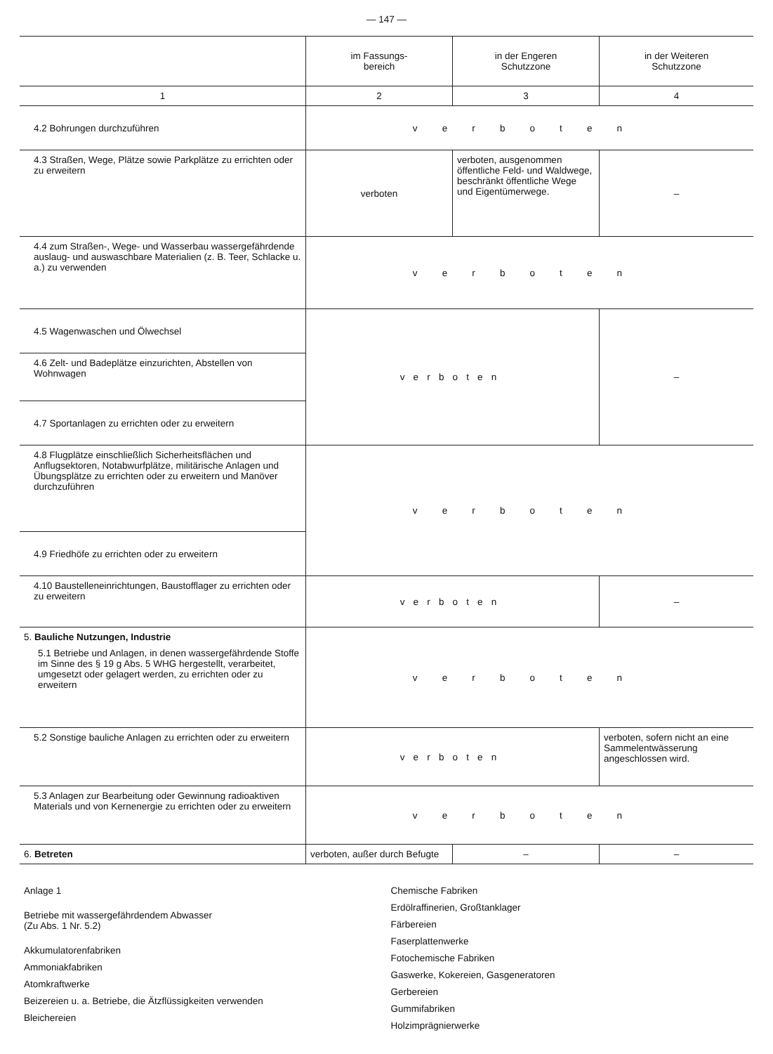— 147 —
| | im Fassungs- bereich | in der Engeren Schutzzone | in der Weiteren Schutzzone |
| --- | --- | --- | --- |
| 1 | 2 | 3 | 4 |
| 4.2 Bohrungen durchzuführen | verboten | | |
| 4.3 Straßen, Wege, Plätze sowie Parkplätze zu errichten oder zu erweitern | verboten | verboten, ausgenommen öffentliche Feld- und Waldwege, beschränkt öffentliche Wege und Eigentümerwege. | – |
| 4.4 zum Straßen-, Wege- und Wasserbau wassergefährdende auslaug- und auswaschbare Materialien (z. B. Teer, Schlacke u. a.) zu verwenden | verboten | | |
| 4.5 Wagenwaschen und Ölwechsel | verboten | | – |
| 4.6 Zelt- und Badeplätze einzurichten, Abstellen von Wohnwagen | | | |
| 4.7 Sportanlagen zu errichten oder zu erweitern | | | |
| 4.8 Flugplätze einschließlich Sicherheitsflächen und Anflugsektoren, Notabwurfplätze, militärische Anlagen und Übungsplätze zu errichten oder zu erweitern und Manöver durchzuführen | verboten | | |
| 4.9 Friedhöfe zu errichten oder zu erweitern | | | |
| 4.10 Baustelleneinrichtungen, Baustofflager zu errichten oder zu erweitern | verboten | | – |
| 5. Bauliche Nutzungen, Industrie 5.1 Betriebe und Anlagen, in denen wassergefährdende Stoffe im Sinne des § 19 g Abs. 5 WHG hergestellt, verarbeitet, umgesetzt oder gelagert werden, zu errichten oder zu erweitern | verboten | | |
| 5.2 Sonstige bauliche Anlagen zu errichten oder zu erweitern | verboten | | verboten, sofern nicht an eine Sammelentwässerung angeschlossen wird. |
| 5.3 Anlagen zur Bearbeitung oder Gewinnung radioaktiven Materials und von Kernenergie zu errichten oder zu erweitern | verboten | | |
| 6. Betreten | verboten, außer durch Befugte | – | – |
Anlage 1
Betriebe mit wassergefährdendem Abwasser
(Zu Abs. 1 Nr. 5.2)
Akkumulatorenfabriken
Ammoniakfabriken
Atomkraftwerke
Beizereien u. a. Betriebe, die Ätzflüssigkeiten verwenden
Bleichereien
Chemische Fabriken
Erdölraffinerien, Großtanklager
Färbereien
Faserplattenwerke
Fotochemische Fabriken
Gaswerke, Kokereien, Gasgeneratoren
Gerbereien
Gummifabriken
Holzimprägnierwerke